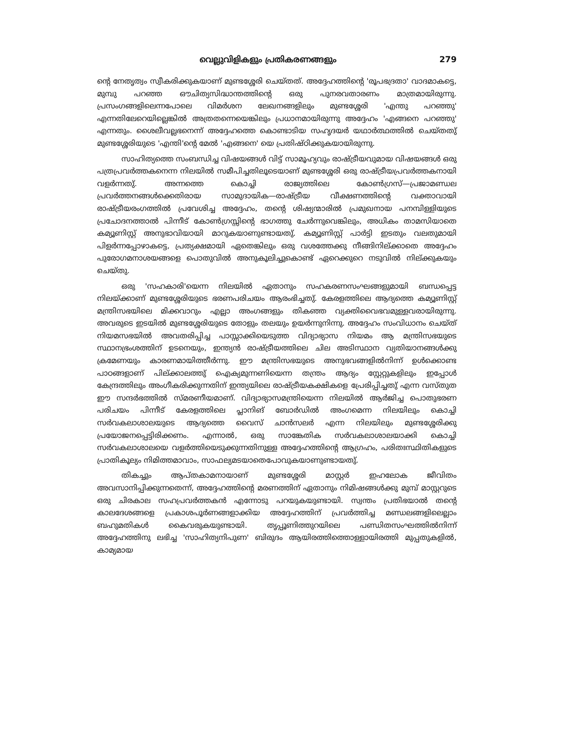വെല്ലുവിളികളും പ്രതികരണങ്ങളും 279
ന്റെ നേതൃത്വം സ്വീകരിക്കുകയാണ് മുണ്ടശ്ശേരി ചെയ്തത്. അദ്ദേഹത്തിന്റെ 'രൂപഭദ്രതാ' വാദമാകട്ടെ, മുമ്പു പറഞ്ഞ ഔചിത്യസിദ്ധാന്തത്തിന്റെ ഒരു പുനരവതാരണം മാത്രമായിരുന്നു. പ്രസംഗങ്ങളിലെന്നപോലെ വിമർശന ലേഖനങ്ങളിലും മുണ്ടശ്ശേരി 'എന്തു പറഞ്ഞു' എന്നതിലേറെയില്ലെങ്കിൽ അത്രതന്നെയെങ്കിലും പ്രധാനമായിരുന്നു അദ്ദേഹം 'എങ്ങനെ പറഞ്ഞു' എന്നതും. ശൈലീവല്ലഭനെന്ന് അദ്ദേഹത്തെ കൊണ്ടാടിയ സഹൃദയർ യഥാർത്ഥത്തിൽ ചെയ്തതു് മുണ്ടശ്ശേരിയുടെ 'എന്തി'ന്റെ മേൽ 'എങ്ങനെ' യെ പ്രതിഷ്ഠിക്കുകയായിരുന്നു.
സാഹിത്യത്തെ സംബന്ധിച്ച വിഷയങ്ങൾ വിട്ട് സാമൂഹ്യവും രാഷ്ട്രീയവുമായ വിഷയങ്ങൾ ഒരു പത്രപ്രവർത്തകനെന്ന നിലയിൽ സമീപിച്ചതിലൂടെയാണ് മുണ്ടശ്ശേരി ഒരു രാഷ്ട്രീയപ്രവർത്തകനായി വളർന്നതു്. അന്നത്തെ കൊച്ചി രാജ്യത്തിലെ കോൺഗ്രസ്—പ്രജാമണ്ഡല പ്രവർത്തനങ്ങൾക്കെതിരായ സാമുദായിക—രാഷ്ട്രീയ വീക്ഷണത്തിന്റെ വക്താവായി രാഷ്ട്രീയരംഗത്തിൽ പ്രവേശിച്ച അദ്ദേഹം, തന്റെ ശിഷ്യന്മാരിൽ പ്രമുഖനായ പനമ്പിള്ളിയുടെ പ്രചോദനത്താൽ പിന്നീട് കോൺഗ്രസ്സിന്റെ ഭാഗത്തു ചേർന്നുവെങ്കിലും, അധികം താമസിയാതെ കമ്യൂണിസ്റ്റ് അനുഭാവിയായി മാറുകയാണുണ്ടായതു്. കമ്യൂണിസ്റ്റ് പാർട്ടി ഇടതും വലതുമായി പിളർന്നപ്പോഴാകട്ടെ, പ്രത്യക്ഷമായി ഏതെങ്കിലും ഒരു വശത്തേക്കു നീങ്ങിനില്ക്കാതെ അദ്ദേഹം പുരോഗമനാശയങ്ങളെ പൊതുവിൽ അനുകൂലിച്ചുകൊണ്ട് ഏറെക്കുറെ നടുവിൽ നില്ക്കുകയും ചെയ്തു.
ഒരു 'സഹകാരി'യെന്ന നിലയിൽ ഏതാനും സഹകരണസംഘങ്ങളുമായി ബന്ധപ്പെട്ട നിലയ്ക്കാണ് മുണ്ടശ്ശേരിയുടെ ഭരണപരിചയം ആരംഭിച്ചതു്. കേരളത്തിലെ ആദ്യത്തെ കമ്യൂണിസ്റ്റ് മന്ത്രിസഭയിലെ മിക്കവാറും എല്ലാ അംഗങ്ങളും തികഞ്ഞ വ്യക്തിവൈഭവമുള്ളവരായിരുന്നു. അവരുടെ ഇടയിൽ മുണ്ടശ്ശേരിയുടെ തോളും തലയും ഉയർന്നുനിന്നു. അദ്ദേഹം സംവിധാനം ചെയ്ത് നിയമസഭയിൽ അവതരിപ്പിച്ച പാസ്സാക്കിയെടുത്ത വിദ്യാഭ്യാസ നിയമം ആ മന്ത്രിസഭയുടെ സ്ഥാനഭ്രംശത്തിന് ഉടനെയും, ഇന്ത്യൻ രാഷ്ട്രീയത്തിലെ ചില അടിസ്ഥാന വ്യതിയാനങ്ങൾക്കു ക്രമേണയും കാരണമായിത്തീർന്നു. ഈ മന്ത്രിസഭയുടെ അനുഭവങ്ങളിൽനിന്ന് ഉൾക്കൊണ്ട പാഠങ്ങളാണ് പില്ക്കാലത്തു് ഐക്യമുന്നണിയെന്ന തന്ത്രം ആദ്യം സ്റ്റേറ്റുകളിലും ഇപ്പോൾ കേന്ദ്രത്തിലും അംഗീകരിക്കുന്നതിന് ഇന്ത്യയിലെ രാഷ്ട്രീയകക്ഷികളെ പ്രേരിപ്പിച്ചതു് എന്ന വസ്തുത ഈ സന്ദർഭത്തിൽ സ്മരണീയമാണ്. വിദ്യാഭ്യാസമന്ത്രിയെന്ന നിലയിൽ ആർജിച്ച പൊതുഭരണ പരിചയം പിന്നീട് കേരളത്തിലെ പ്ലാനിങ് ബോർഡിൽ അംഗമെന്ന നിലയിലും കൊച്ചി സർവകലാശാലയുടെ ആദ്യത്തെ വൈസ് ചാൻസലർ എന്ന നിലയിലും മുണ്ടശ്ശേരിക്കു പ്രയോജനപ്പെട്ടിരിക്കണം. എന്നാൽ, ഒരു സാങ്കേതിക സർവകലാശാലയാക്കി കൊച്ചി സർവകലാശാലയെ വളർത്തിയെടുക്കുന്നതിനുള്ള അദ്ദേഹത്തിന്റെ ആഗ്രഹം, പരിതഃസ്ഥിതികളുടെ പ്രാതികൂല്യം നിമിത്തമാവാം, സാഫല്യമടയാതെപോവുകയാണുണ്ടായതു്.
തികച്ചും ആപ്തകാമനായാണ് മുണ്ടശ്ശേരി മാസ്റ്റർ ഇഹലോക ജീവിതം അവസാനിപ്പിക്കുന്നതെന്ന്, അദ്ദേഹത്തിന്റെ മരണത്തിന് ഏതാനും നിമിഷങ്ങൾക്കു മുമ്പ് മാസ്റ്ററുടെ ഒരു ചിരകാല സഹപ്രവർത്തകൻ എന്നോടു പറയുകയുണ്ടായി. സ്വന്തം പ്രതിഭയാൽ തന്റെ കാലദേശങ്ങളെ പ്രകാശപൂർണങ്ങളാക്കിയ അദ്ദേഹത്തിന് പ്രവർത്തിച്ച മണ്ഡലങ്ങളിലെല്ലാം ബഹുമതികൾ കൈവരുകയുണ്ടായി. തൃപ്പൂണിത്തുറയിലെ പണ്ഡിതസംഘത്തിൽനിന്ന് അദ്ദേഹത്തിനു ലഭിച്ച 'സാഹിത്യനിപുണ' ബിരുദം ആയിരത്തിത്തൊള്ളായിരത്തി മുപ്പതുകളിൽ, കാമ്യമായ